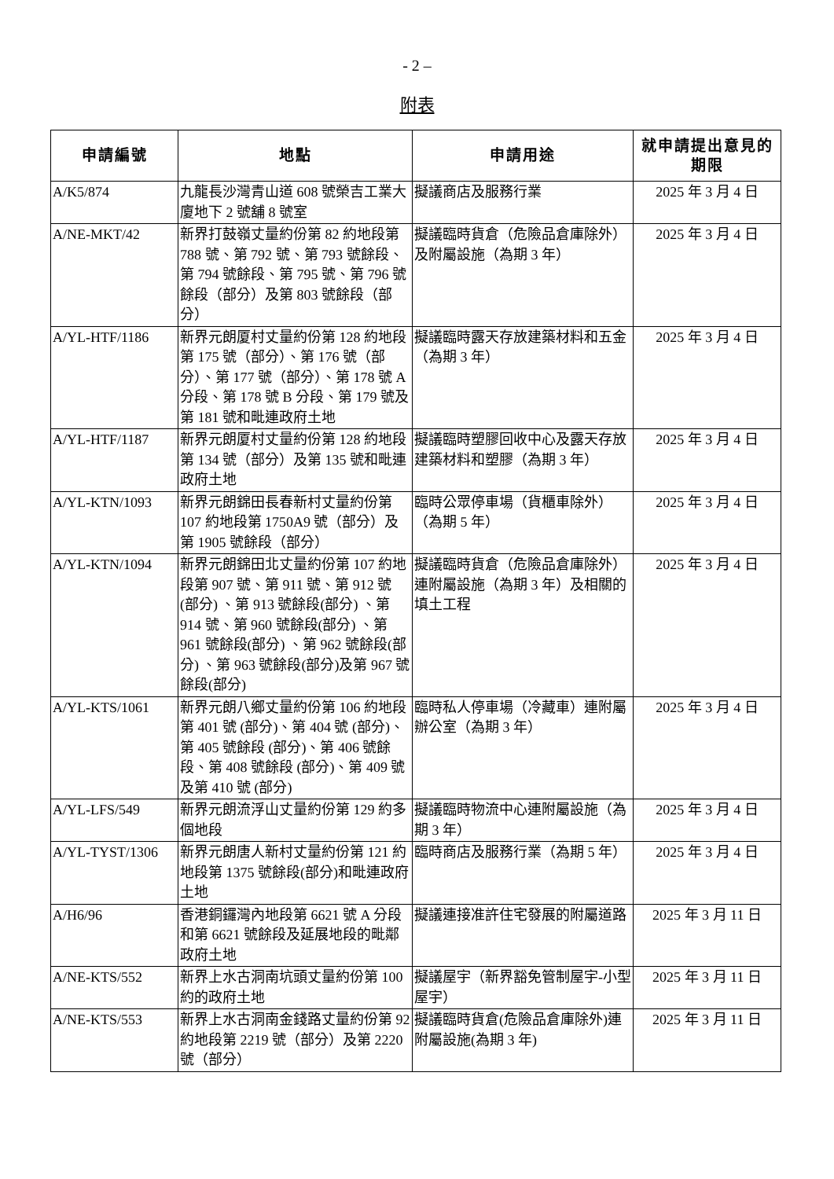- 2 –
附表
| 申請編號 | 地點 | 申請用途 | 就申請提出意見的期限 |
| --- | --- | --- | --- |
| A/K5/874 | 九龍長沙灣青山道 608 號榮吉工業大廈地下 2 號舖 8 號室 | 擬議商店及服務行業 | 2025 年 3 月 4 日 |
| A/NE-MKT/42 | 新界打鼓嶺丈量約份第 82 約地段第 788 號、第 792 號、第 793 號餘段、第 794 號餘段、第 795 號、第 796 號餘段（部分）及第 803 號餘段（部分） | 擬議臨時貨倉（危險品倉庫除外）及附屬設施（為期 3 年） | 2025 年 3 月 4 日 |
| A/YL-HTF/1186 | 新界元朗厦村丈量約份第 128 約地段第 175 號（部分）、第 176 號（部分）、第 177 號（部分）、第 178 號 A 分段、第 178 號 B 分段、第 179 號及第 181 號和毗連政府土地 | 擬議臨時露天存放建築材料和五金（為期 3 年） | 2025 年 3 月 4 日 |
| A/YL-HTF/1187 | 新界元朗厦村丈量約份第 128 約地段第 134 號（部分）及第 135 號和毗連政府土地 | 擬議臨時塑膠回收中心及露天存放建築材料和塑膠（為期 3 年） | 2025 年 3 月 4 日 |
| A/YL-KTN/1093 | 新界元朗錦田長春新村丈量約份第 107 約地段第 1750A9 號（部分）及第 1905 號餘段（部分） | 臨時公眾停車場（貨櫃車除外）（為期 5 年） | 2025 年 3 月 4 日 |
| A/YL-KTN/1094 | 新界元朗錦田北丈量約份第 107 約地段第 907 號、第 911 號、第 912 號(部分) 、第 913 號餘段(部分) 、第 914 號、第 960 號餘段(部分) 、第 961 號餘段(部分) 、第 962 號餘段(部分) 、第 963 號餘段(部分)及第 967 號餘段(部分) | 擬議臨時貨倉（危險品倉庫除外）連附屬設施（為期 3 年）及相關的填土工程 | 2025 年 3 月 4 日 |
| A/YL-KTS/1061 | 新界元朗八鄉丈量約份第 106 約地段第 401 號 (部分)、第 404 號 (部分)、第 405 號餘段 (部分)、第 406 號餘段、第 408 號餘段 (部分)、第 409 號及第 410 號 (部分) | 臨時私人停車場（冷藏車）連附屬辦公室（為期 3 年） | 2025 年 3 月 4 日 |
| A/YL-LFS/549 | 新界元朗流浮山丈量約份第 129 約多個地段 | 擬議臨時物流中心連附屬設施（為期 3 年） | 2025 年 3 月 4 日 |
| A/YL-TYST/1306 | 新界元朗唐人新村丈量約份第 121 約地段第 1375 號餘段(部分)和毗連政府土地 | 臨時商店及服務行業（為期 5 年） | 2025 年 3 月 4 日 |
| A/H6/96 | 香港銅鑼灣內地段第 6621 號 A 分段和第 6621 號餘段及延展地段的毗鄰政府土地 | 擬議連接准許住宅發展的附屬道路 | 2025 年 3 月 11 日 |
| A/NE-KTS/552 | 新界上水古洞南坑頭丈量約份第 100 約的政府土地 | 擬議屋宇（新界豁免管制屋宇-小型屋宇） | 2025 年 3 月 11 日 |
| A/NE-KTS/553 | 新界上水古洞南金錢路丈量約份第 92 約地段第 2219 號（部分）及第 2220 號（部分） | 擬議臨時貨倉(危險品倉庫除外)連附屬設施(為期 3 年) | 2025 年 3 月 11 日 |